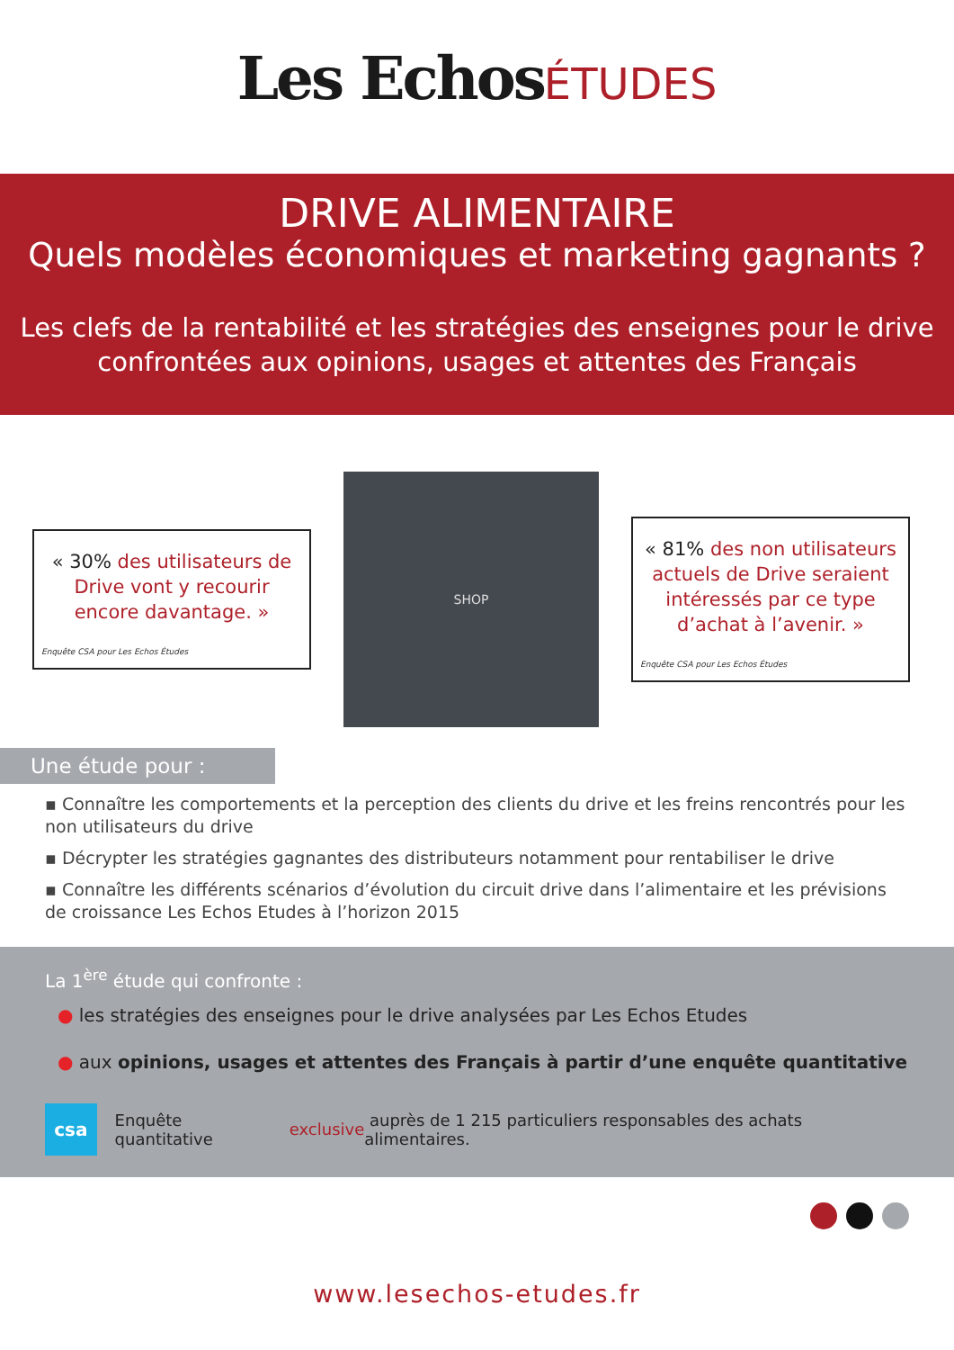Les EchosÉTUDES
DRIVE ALIMENTAIRE
Quels modèles économiques et marketing gagnants ?
Les clefs de la rentabilité et les stratégies des enseignes pour le drive
confrontées aux opinions, usages et attentes des Français
« 30% des utilisateurs de Drive vont y recourir encore davantage. »
Enquête CSA pour Les Echos Études
SHOP
« 81% des non utilisateurs actuels de Drive seraient intéressés par ce type d’achat à l’avenir. »
Enquête CSA pour Les Echos Études
Une étude pour :
▪ Connaître les comportements et la perception des clients du drive et les freins rencontrés pour les non utilisateurs du drive
▪ Décrypter les stratégies gagnantes des distributeurs notamment pour rentabiliser le drive
▪ Connaître les différents scénarios d’évolution du circuit drive dans l’alimentaire et les prévisions de croissance Les Echos Etudes à l’horizon 2015
La 1<sup>ère</sup> étude qui confronte :
● les stratégies des enseignes pour le drive analysées par Les Echos Etudes
● aux opinions, usages et attentes des Français à partir d’une enquête quantitative
csa
Enquête quantitative exclusive auprès de 1 215 particuliers responsables des achats alimentaires.
www.lesechos-etudes.fr